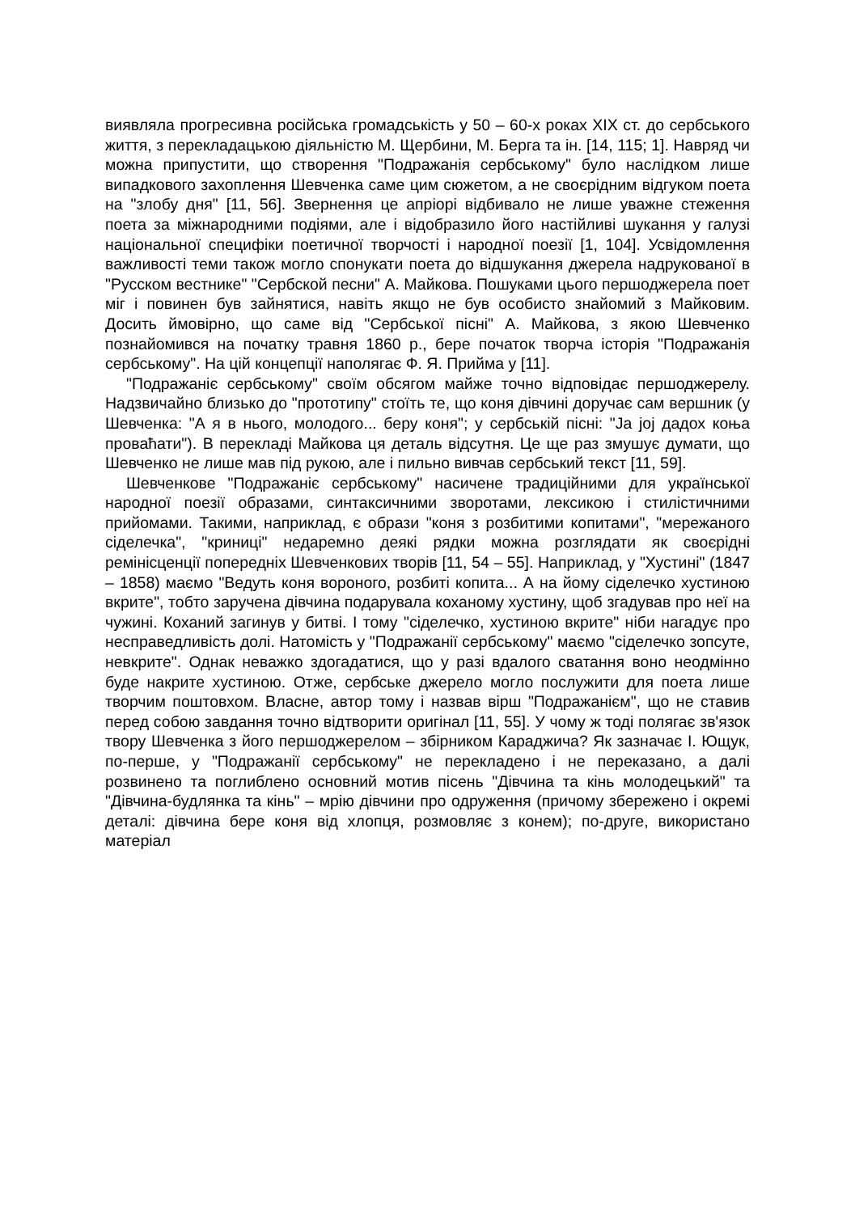виявляла прогресивна російська громадськість у 50 – 60-х роках XIX ст. до сербського життя, з перекладацькою діяльністю М. Щербини, М. Берга та ін. [14, 115; 1]. Навряд чи можна припустити, що створення "Подражанія сербському" було наслідком лише випадкового захоплення Шевченка саме цим сюжетом, а не своєрідним відгуком поета на "злобу дня" [11, 56]. Звернення це апріорі відбивало не лише уважне стеження поета за міжнародними подіями, але і відобразило його настійливі шукання у галузі національної специфіки поетичної творчості і народної поезії [1, 104]. Усвідомлення важливості теми також могло спонукати поета до відшукання джерела надрукованої в "Русском вестнике" "Сербской песни" А. Майкова. Пошуками цього першоджерела поет міг і повинен був зайнятися, навіть якщо не був особисто знайомий з Майковим. Досить ймовірно, що саме від "Сербської пісні" А. Майкова, з якою Шевченко познайомився на початку травня 1860 р., бере початок творча історія "Подражанія сербському". На цій концепції наполягає Ф. Я. Прийма у [11].
"Подражаніє сербському" своїм обсягом майже точно відповідає першоджерелу. Надзвичайно близько до "прототипу" стоїть те, що коня дівчині доручає сам вершник (у Шевченка: "А я в нього, молодого... беру коня"; у сербській пісні: "Ја јој дадох коња проваћати"). В перекладі Майкова ця деталь відсутня. Це ще раз змушує думати, що Шевченко не лише мав під рукою, але і пильно вивчав сербський текст [11, 59].
Шевченкове "Подражаніє сербському" насичене традиційними для української народної поезії образами, синтаксичними зворотами, лексикою і стилістичними прийомами. Такими, наприклад, є образи "коня з розбитими копитами", "мережаного сіделечка", "криниці" недаремно деякі рядки можна розглядати як своєрідні ремінісценції попередніх Шевченкових творів [11, 54 – 55]. Наприклад, у "Хустині" (1847 – 1858) маємо "Ведуть коня вороного, розбиті копита... А на йому сіделечко хустиною вкрите", тобто заручена дівчина подарувала коханому хустину, щоб згадував про неї на чужині. Коханий загинув у битві. І тому "сіделечко, хустиною вкрите" ніби нагадує про несправедливість долі. Натомість у "Подражанії сербському" маємо "сіделечко зопсуте, невкрите". Однак неважко здогадатися, що у разі вдалого сватання воно неодмінно буде накрите хустиною. Отже, сербське джерело могло послужити для поета лише творчим поштовхом. Власне, автор тому і назвав вірш "Подражанієм", що не ставив перед собою завдання точно відтворити оригінал [11, 55]. У чому ж тоді полягає зв'язок твору Шевченка з його першоджерелом – збірником Караджича? Як зазначає І. Ющук, по-перше, у "Подражанії сербському" не перекладено і не переказано, а далі розвинено та поглиблено основний мотив пісень "Дівчина та кінь молодецький" та "Дівчина-будлянка та кінь" – мрію дівчини про одруження (причому збережено і окремі деталі: дівчина бере коня від хлопця, розмовляє з конем); по-друге, використано матеріал